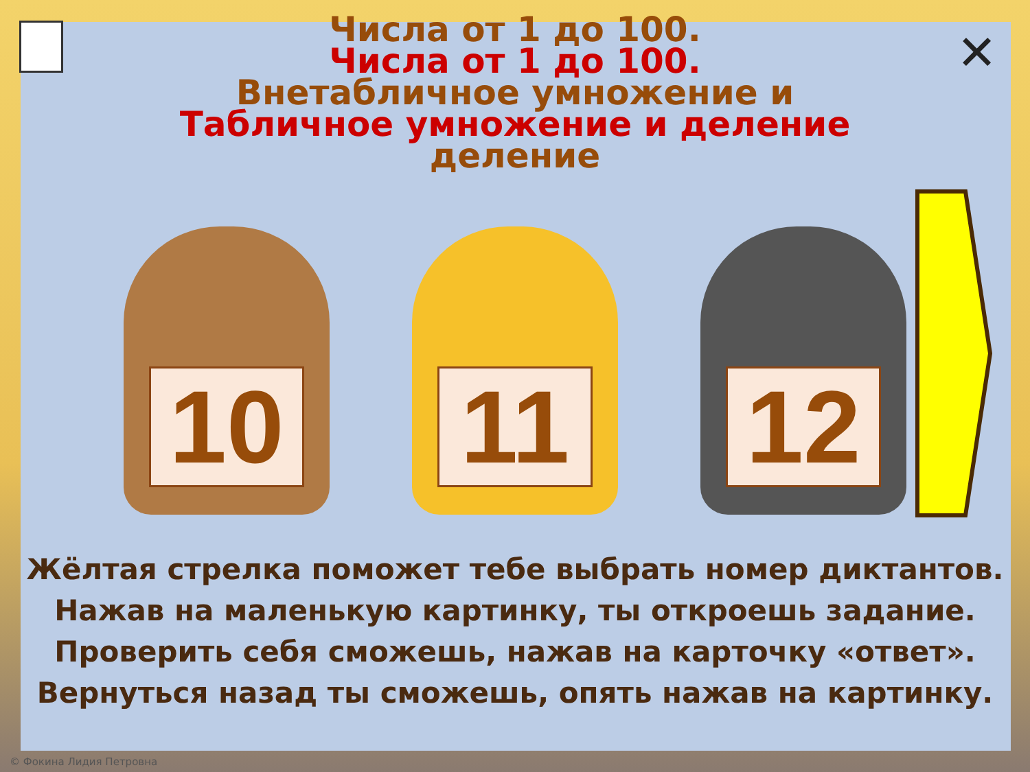✕
Числа от 1 до 100.
Числа от 1 до 100.
Внетабличное умножение и
Табличное умножение и деление
деление
10 11 12
Жёлтая стрелка поможет тебе выбрать номер диктантов. Нажав на маленькую картинку, ты откроешь задание. Проверить себя сможешь, нажав на карточку «ответ». Вернуться назад ты сможешь, опять нажав на картинку.
© Фокина Лидия Петровна